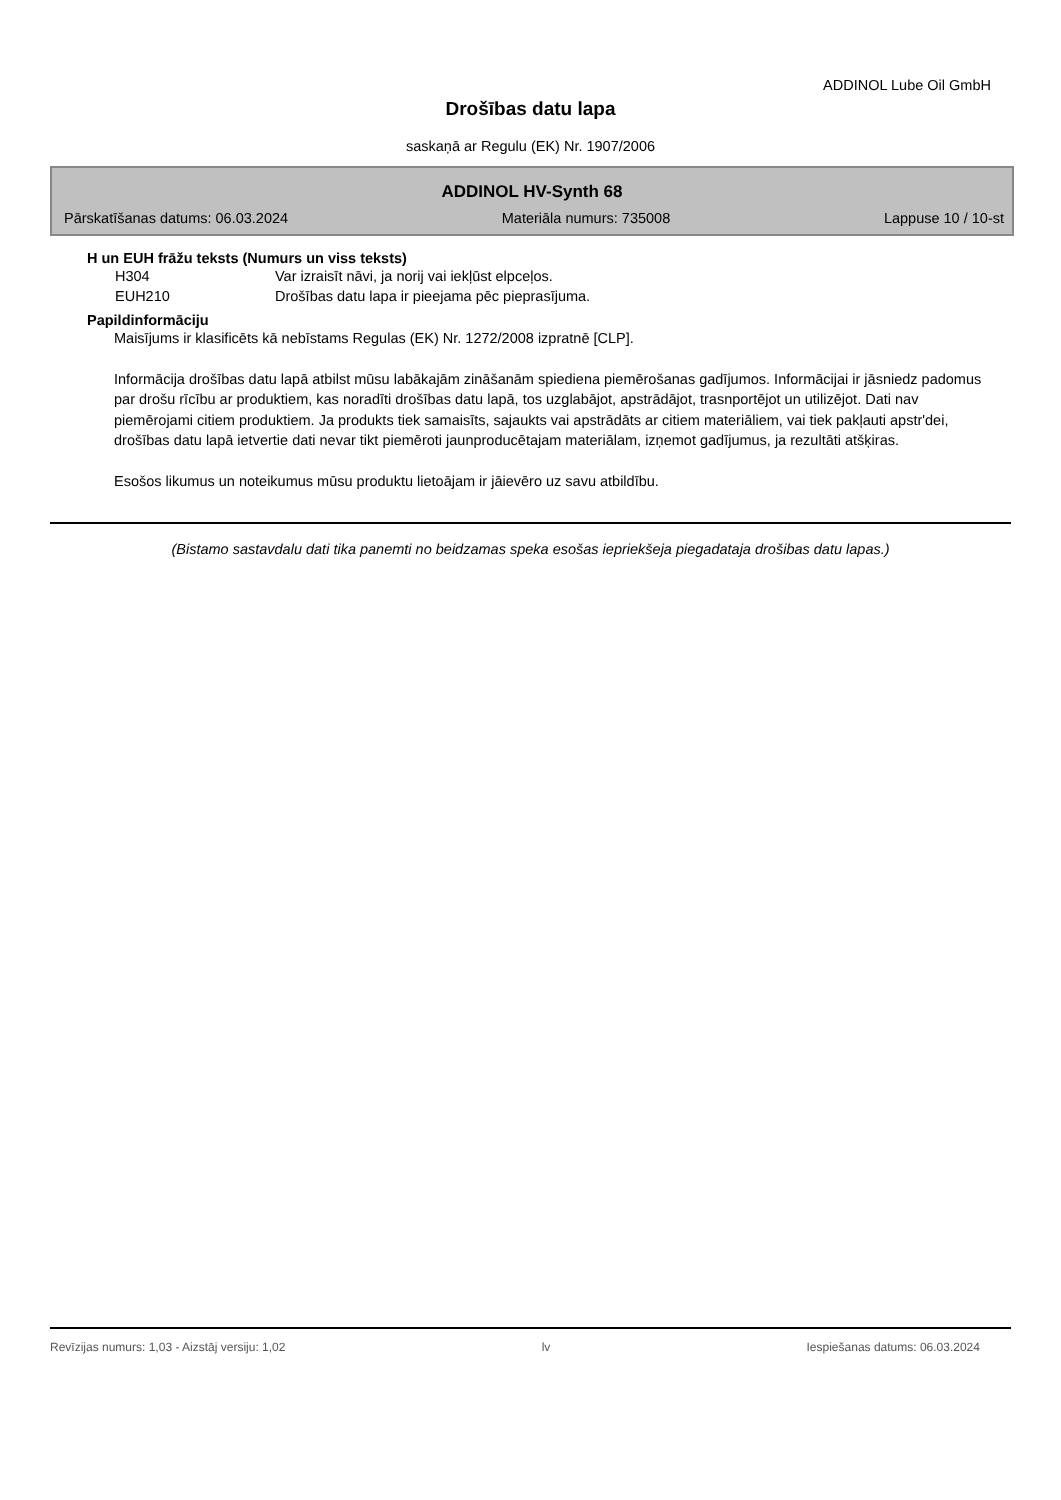ADDINOL Lube Oil GmbH
Drošības datu lapa
saskaņā ar Regulu (EK) Nr. 1907/2006
ADDINOL HV-Synth 68
Pārskatīšanas datums: 06.03.2024 Materiāla numurs: 735008 Lappuse 10 / 10-st
H un EUH frāžu teksts (Numurs un viss teksts)
H304 Var izraisīt nāvi, ja norij vai iekļūst elpceļos.
EUH210 Drošības datu lapa ir pieejama pēc pieprasījuma.
Papildinformāciju
Maisījums ir klasificēts kā nebīstams Regulas (EK) Nr. 1272/2008 izpratnē [CLP].
Informācija drošības datu lapā atbilst mūsu labākajām zināšanām spiediena piemērošanas gadījumos. Informācijai ir jāsniedz padomus par drošu rīcību ar produktiem, kas noradīti drošības datu lapā, tos uzglabājot, apstrādājot, trasnportējot un utilizējot. Dati nav piemērojami citiem produktiem. Ja produkts tiek samaisīts, sajaukts vai apstrādāts ar citiem materiāliem, vai tiek pakļauti apstr'dei, drošības datu lapā ietvertie dati nevar tikt piemēroti jaunproducētajam materiālam, izņemot gadījumus, ja rezultāti atšķiras.
Esošos likumus un noteikumus mūsu produktu lietoājam ir jāievēro uz savu atbildību.
(Bistamo sastavdalu dati tika panemti no beidzamas speka esošas iepriekšeja piegadataja drošibas datu lapas.)
Revīzijas numurs: 1,03 - Aizstāj versiju: 1,02 lv Iespiešanas datums: 06.03.2024